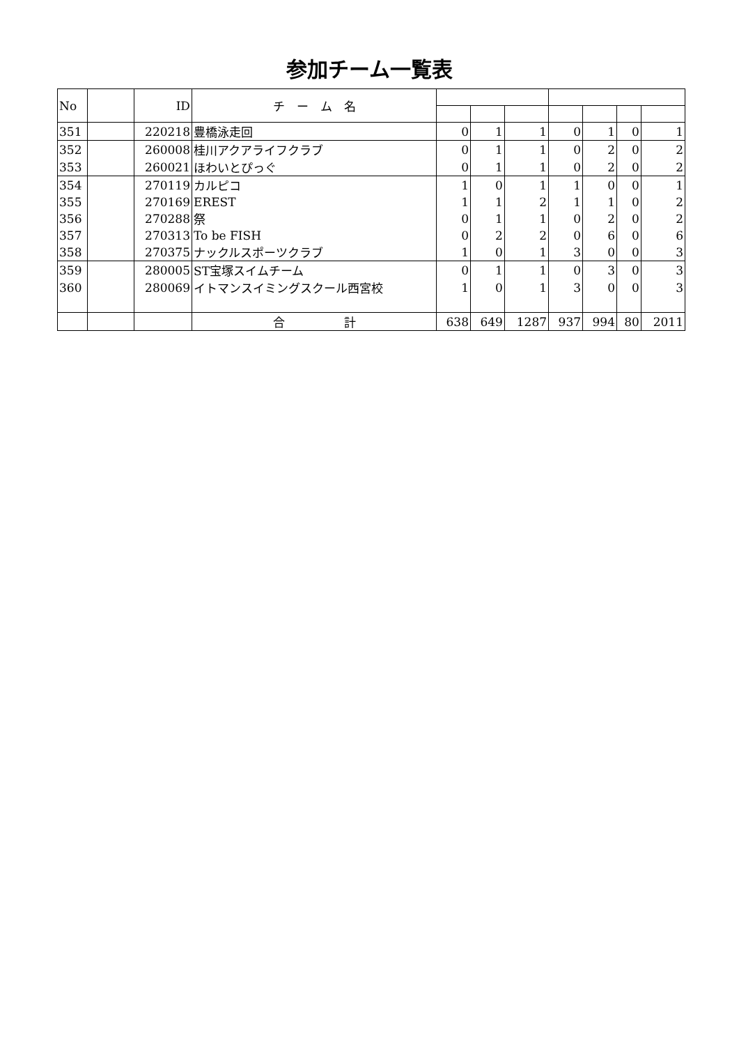参加チーム一覧表
| No | | ID | チ ー ム 名 | | | | | | | |
| --- | --- | --- | --- | --- | --- | --- | --- | --- | --- | --- |
| 351 | | 220218 | 豊橋泳走回 | 0 | 1 | 1 | 0 | 1 | 0 | 1 |
| 352 | | 260008 | 桂川アクアライフクラブ | 0 | 1 | 1 | 0 | 2 | 0 | 2 |
| 353 | | 260021 | ほわいとぴっぐ | 0 | 1 | 1 | 0 | 2 | 0 | 2 |
| 354 | | 270119 | カルピコ | 1 | 0 | 1 | 1 | 0 | 0 | 1 |
| 355 | | 270169 | EREST | 1 | 1 | 2 | 1 | 1 | 0 | 2 |
| 356 | | 270288 | 祭 | 0 | 1 | 1 | 0 | 2 | 0 | 2 |
| 357 | | 270313 | To be FISH | 0 | 2 | 2 | 0 | 6 | 0 | 6 |
| 358 | | 270375 | ナックルスポーツクラブ | 1 | 0 | 1 | 3 | 0 | 0 | 3 |
| 359 | | 280005 | ST宝塚スイムチーム | 0 | 1 | 1 | 0 | 3 | 0 | 3 |
| 360 | | 280069 | イトマンスイミングスクール西宮校 | 1 | 0 | 1 | 3 | 0 | 0 | 3 |
| | | | 合 計 | 638 | 649 | 1287 | 937 | 994 | 80 | 2011 |